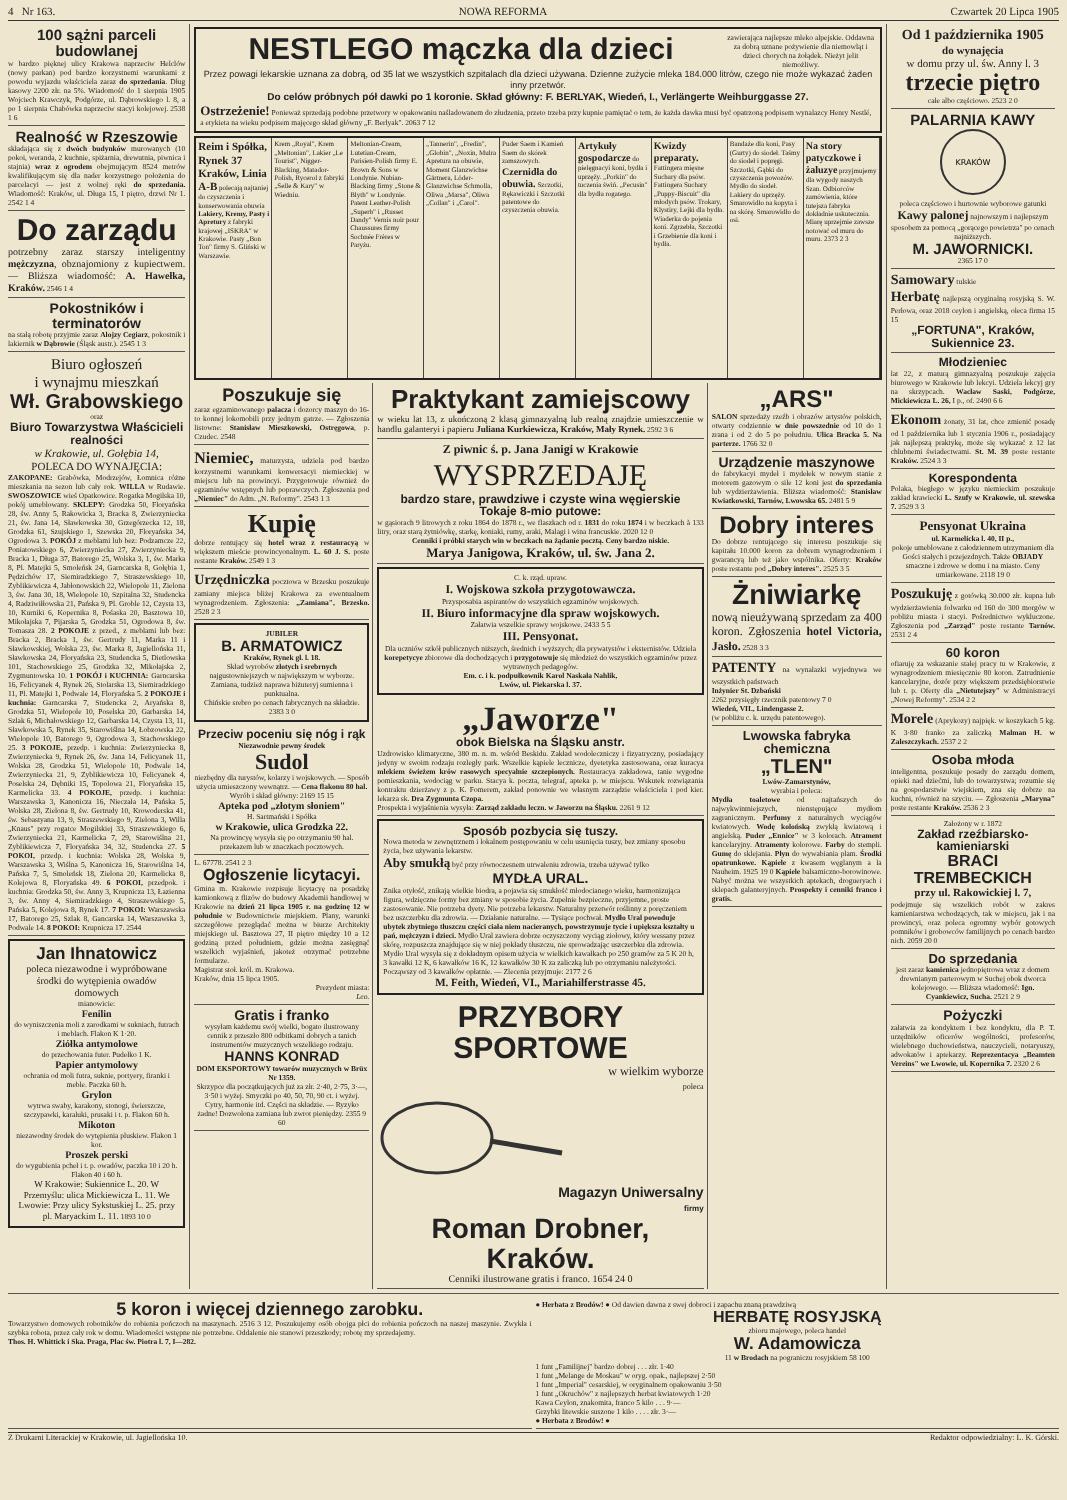4 Nr 163. NOWA REFORMA Czwartek 20 Lipca 1905
100 sążni parceli budowlanej
w bardzo pięknej ulicy Krakowa naprzeciw Helclów (nowy parkan) pod bardzo korzystnemi warunkami z powodu wyjazdu właściciela zaraz do sprzedania. Dług kasowy 2200 złr. na 5%. Wiadomość do 1 sierpnia 1905 Wojciech Krawczyk, Podgórze, ul. Dąbrowskiego l. 8, a po 1 sierpnia Chabówka naprzeciw stacyi kolejowej. 2538 1 6
Realność w Rzeszowie
składająca się z dwóch budynków murowanych (10 pokoi, weranda, 2 kuchnie, spiżarnia, drewutnia, piwnica i stajnia) wraz z ogrodem obejmującym 8524 metrów kwalifikującym się dla nader korzystnego położenia do parcelacyi — jest z wolnej ręki do sprzedania. Wiadomość: Kraków, ul. Długa 15, I piętro, drzwi Nr 1. 2542 1 4
Do zarządu
potrzebny zaraz starszy inteligentny mężczyzna, obznajomiony z kupiectwem. — Bliższa wiadomość: A. Hawełka, Kraków. 2546 1 4
Pokostników i terminatorów
na stałą robotę przyjmie zaraz Alojzy Cegiarz, pokostnik i lakiernik w Dąbrowie (Śląsk austr.). 2545 1 3
Biuro ogłoszeń
i wynajmu mieszkań
Wł. Grabowskiego
oraz
Biuro Towarzystwa Właścicieli realności
w Krakowie, ul. Gołębia 14,
POLECA DO WYNAJĘCIA:
ZAKOPANE: Grabówka, Modrzejów, Łomnica różne mieszkania na sezon lub cały rok. WILLA w Rudawie. SWOSZOWICE wieś Opatkowice. Rogatka Mogilska 10, pokój umeblowany. SKLEPY: Grodzka 50, Floryańska 28, św. Anny 5, Rakowicka 3, Bracka 8, Zwierzyniecka 21, św. Jana 14, Sławkowska 30, Grzegórzecka 12, 18, Grodzka 61, Szujskiego 1, Szewska 20, Floryańska 34, Ogrodowa 3. POKÓJ z meblami lub bez: Podzamcze 22, Poniatowskiego 6, Zwierzyniecka 27, Zwierzyniecka 9, Bracka 1, Długa 37, Batorego 25, Wolska 3, 1, św. Marka 8, Pl. Matejki 5, Smoleńsk 24, Garncarska 8, Gołębia 1, Pędzichów 17, Siemiradzkiego 7, Straszewskiego 10, Zyblikiewicza 4, Jabłonowskich 22, Wielopole 11, Zielona 3, św. Jana 30, 18, Wielopole 10, Szpitalna 32, Studencka 4, Radziwiłłowska 21, Pańska 9, Pl. Groble 12, Czysta 13, 10, Kurniki 6, Kopernika 8, Pośaska 20, Basztowa 10, Mikołajska 7, Pijarska 5, Grodzka 51, Ogrodowa 8, św. Tomasza 28. 2 POKOJE z przed., z meblami lub bez: Bracka 2, Bracka 1, św. Gertrudy 11, Marka 11 i Sławkowskiej, Wolska 23, św. Marka 8, Jagiellońska 11, Sławkowska 24, Floryańska 23, Studencka 5, Dietlowska 101, Stachowskiego 25, Grodzka 32, Mikołajska 2, Zygmuntowska 10. 1 POKÓJ i KUCHNIA: Garncarska 16, Felicyanek 4, Rynek 26, Stolarska 13, Siemiradzkiego 11, Pl. Matejki 1, Podwale 14, Floryańska 5. 2 POKOJE i kuchnia: Garncarska 7, Studencka 2, Aryańska 8, Grodzka 51, Wielopole 10, Poselska 20, Garbarska 14, Szlak 6, Michałowskiego 12, Garbarska 14, Czysta 13, 11, Sławkowska 5, Rynek 35, Starowiślna 14, Łobzowska 22, Wielopole 10, Batorego 9, Ogrodowa 3, Stachowskiego 25. 3 POKOJE, przedp. i kuchnia: Zwierzyniecka 8, Zwierzyniecka 9, Rynek 26, św. Jana 14, Felicyanek 11, Wolska 28, Grodzka 51, Wielopole 10, Podwale 14, Zwierzyniecka 21, 9, Zyblikiewicza 10, Felicyanek 4, Poselska 24, Dębniki 15, Topolowa 21, Floryańska 15, Karmelicka 33. 4 POKOJE, przedp. i kuchnia: Warszawska 3, Kanonicza 16, Nieczała 14, Pańska 5, Wolska 28, Zielona 8, św. Gertrudy 10, Krowoderska 41, św. Sebastyana 13, 9, Straszewskiego 9, Zielona 3, Willa „Knaus" przy rogatce Mogilskiej 33, Straszewskiego 6, Zwierzyniecka 21, Karmelicka 7, 29, Starowiślna 21, Zyblikiewicza 7, Floryańska 34, 32, Studencka 27. 5 POKOI, przedp. i kuchnia: Wolska 28, Wolska 9, Warszawska 3, Wiślna 5, Kanonicza 16, Starowiślna 14, Pańska 7, 5, Smoleńsk 18, Zielona 20, Karmelicka 8, Kolejowa 8, Floryańska 49. 6 POKOI, przedpok. i kuchnia: Grodzka 50, św. Anny 3, Krupnicza 13, Łazienna 3, św. Anny 4, Siemiradzkiego 4, Straszewskiego 5, Pańska 5, Kolejowa 8, Rynek 17. 7 POKOI: Warszawska 17, Batorego 25, Szlak 8, Gancarska 14, Warszawska 3, Podwale 14. 8 POKOI: Krupnicza 17. 2544
Jan Ihnatowicz
poleca niezawodne i wypróbowane środki do wytępienia owadów domowych
mianowicie:
Fenilin
do wyniszczenia moli z zarodkami w sukniach, futrach i meblach. Flakon K 1·20.
Ziółka antymolowe
do przechowania futer. Pudełko 1 K.
Papier antymolowy
ochrania od moli futra, suknie, portyery, firanki i meble. Paczka 60 h.
Grylon
wytrwa swaby, karakony, stonogi, świerszcze, szczypawki, karaluki, prusaki i t. p. Flakon 60 h.
Mikoton
niezawodny środek do wytępienia pluskiew. Flakon 1 kor.
Proszek perski
do wygubienia pcheł i t. p. owadów, paczka 10 i 20 h. Flakon 40 i 60 h.
W Krakowie: Sukiennice L. 20. W Przemyślu: ulica Mickiewicza L. 11. We Lwowie: Przy ulicy Sykstuskiej L. 25. przy pl. Maryackim L. 11. 1893 10 0
NESTLEGO mączka dla dzieci
zawierająca najlepsze mleko alpejskie. Oddawna za dobrą uznane pożywienie dla niemowląt i dzieci chorych na żołądek. Nieżyt jelit niemożliwy.
Przez powagi lekarskie uznana za dobrą, od 35 lat we wszystkich szpitalach dla dzieci używana. Dzienne zużycie mleka 184.000 litrów, czego nie może wykazać żaden inny przetwór.
Do celów próbnych pół dawki po 1 koronie. Skład główny: F. BERLYAK, Wiedeń, I., Verlängerte Weihburggasse 27.
Ostrzeżenie! Ponieważ sprzedają podobne przetwory w opakowaniu naśladowanem do złudzenia, przeto trzeba przy kupnie pamiętać o tem, że każda dawka musi być opatrzoną podpisem wynalazcy Henry Nestlé, a etykieta na wieku podpisem majęcego skład główny „F. Berlyak". 2063 7 12
Reim i Spółka, Rynek 37 Kraków, Linia A-B polecają najtaniej do czyszczenia i konserwowania obuwia Lakiery, Kremy, Pasty i Apretury z fabryki krajowej „ISKRA" w Krakowie. Pasty „Bon Ton" firmy S. Gliński w Warszawie.
Krem „Royal", Krem „Meltonian", Lakier „Le Tourist", Nigger-Blacking, Matador-Polish, Rycerol z fabryki „Selle & Kary" w Wiedniu.
Meltonian-Cream, Lutetian-Cream, Parisien-Polish firmy E. Brown & Sons w Londynie. Nubian-Blacking firmy „Stone & Blyth" w Londynie. Patent Leather-Polish „Superb" i „Russet Dandy" Vernis noir pour Chaussures firmy Sochnée Frères w Paryżu.
„Tannerin", „Fredin", „Globin", „Noxin, Mulra Apretura na obuwie, Moment Glanzwichse Gärtnera, Löder-Glanzwichse Schmolla, Oliwa „Marsa", Oliwa „Collan" i „Carol".
Puder Saem i Kamień Saem do skórek zamszowych. Czernidła do obuwia. Szczotki, Rękawiczki i Szczotki patentowe do czyszczenia obuwia.
Artykuły gospodarcze do pielęgnacyi koni, bydła i uprzęży. „Porkin" do tuczenia świń. „Pecusin" dla bydła rogatego.
Kwizdy preparaty. Fattingera mięsne Suchary dla psów. Fattingera Suchary „Puppy-Biscuit" dla młodych psów. Trokary, Klystiry, Lejki dla bydła. Wiaderka do pojenia koni. Zgrzebła, Szczotki i Grzebienie dla koni i bydła.
Bandaże dla koni, Pasy (Gurty) do siodeł. Taśmy do siodeł i popręgi. Szczotki, Gąbki do czyszczenia powozów. Mydło do siodeł. Lakiery do uprzęży. Smarowidło na kopyta i na skórę. Smarowidło do osi.
Na story patyczkowe i żaluzye przyjmujemy dla wygody naszych Szan. Odbiorców zamówienia, które tutejsza fabryka dokładnie uskutecznia. Miarę uprzejmie zawsze notować od muru do muru. 2373 2 3
Poszukuje się
zaraz egzaminowanego palacza i dozorcy maszyn do 16-to konnej lokomobili przy jednym gatrze. — Zgłoszenia listowne: Stanisław Mieszkowski, Ostręgowa, p. Czudec. 2548
Niemiec, maturzysta, udziela pod bardzo korzystnemi warunkami konwersacyi niemieckiej w miejscu lub na prowincyi. Przygotowuje również do egzaminów wstępnych lub poprawczych. Zgłoszenia pod „Niemiec" do Adm. „N. Reformy". 2543 1 3
Kupię
dobrze rentujący się hotel wraz z restauracyą w większem mieście prowincyonalnym. L. 60 J. S. poste restante Kraków. 2549 1 3
Urzędniczka pocztowa w Brzesku poszukuje zamiany miejsca bliżej Krakowa za ewentualnem wynagrodzeniem. Zgłoszenia: „Zamiana", Brzesko. 2528 2 3
JUBILER
B. ARMATOWICZ
Kraków, Rynek gł. l. 18.
Skład wyrobów złotych i srebrnych najgustowniejszych w największym w wyborze.
Zamiana, tudzież naprawa biżuteryj sumienna i punktualna.
Chińskie srebro po cenach fabrycznych na składzie. 2383 3 0
Przeciw poceniu się nóg i rąk
Niezawodnie pewny środek
Sudol
niezbędny dla turystów, kolarzy i wojskowych. — Sposób użycia umieszczony wewnątrz. — Cena flakonu 80 hal. Wyrób i skład główny: 2169 15 15
Apteka pod „złotym słoniem"
H. Sartmański i Spółka
w Krakowie, ulica Grodzka 22.
Na prowincyę wysyła się po otrzymaniu 90 hal. przekazem lub w znaczkach pocztowych.
L. 67778. 2541 2 3
Ogłoszenie licytacyi.
Gmina m. Krakowie rozpisuje licytacyę na posadzkę kamionkową z flizów do budowy Akademii handlowej w Krakowie na dzień 21 lipca 1905 r. na godzinę 12 w południe w Budownictwie miejskiem. Plany, warunki szczegółowe przeglądać można w biurze Architekty miejskiego ul. Basztowa 27, II piętro między 10 a 12 godziną przed południem, gdzie można zasięgnąć wszelkich wyjaśnień, jakoteż otrzymać potrzebne formularze.
Magistrat stoł. król. m. Krakowa.
Kraków, dnia 15 lipca 1905.
Prezydent miasta:
Leo.
Gratis i franko
wysyłam każdemu swój wielki, bogato ilustrowany cennik z przeszło 800 odbitkami dobrych a tanich instrumentów muzycznych wszelkiego rodzaju.
HANNS KONRAD
DOM EKSPORTOWY towarów muzycznych w Brüx Nr 1359.
Skrzypce dla początkujących już za złr. 2·40, 2·75, 3·—, 3·50 i wyżej. Smyczki po 40, 50, 70, 90 ct. i wyżej. Cytry, harmonie itd. Części na składzie. — Ryzyko żadne! Dozwolona zamiana lub zwrot pieniędzy. 2355 9 60
Praktykant zamiejscowy
w wieku lat 13, z ukończoną 2 klasą gimnazyalną lub realną znajdzie umieszczenie w handlu galanteryi i papieru Juliana Kurkiewicza, Kraków, Mały Rynek. 2592 3 6
Z piwnic ś. p. Jana Janigi w Krakowie
WYSPRZEDAJĘ
bardzo stare, prawdziwe i czyste wina węgierskie
Tokaje 8-mio putowe:
w gąsiorach 9 litrowych z roku 1864 do 1878 r., we flaszkach od r. 1831 do roku 1874 i w beczkach à 133 litry, oraz starą żytniówkę, starkę, koniaki, rumy, araki, Malagi i wina francuskie. 2020 12 0
Cenniki i próbki starych win w beczkach na żądanie pocztą. Ceny bardzo niskie.
Marya Janigowa, Kraków, ul. św. Jana 2.
C. k. rząd. upraw.
I. Wojskowa szkoła przygotowawcza.
Przysposabia aspirantów do wszystkich egzaminów wojskowych.
II. Biuro informacyjne dla spraw wojskowych.
Załatwia wszelkie sprawy wojskowe. 2433 5 5
III. Pensyonat.
Dla uczniów szkół publicznych niższych, średnich i wyższych; dla prywatystów i eksternistów. Udziela korepetycye zbiorowe dla dochodzących i przygotowuje się młodzież do wszystkich egzaminów przez wytrawnych pedagogów.
Em. c. i k. podpułkownik Karol Naskała Nahlik,
Lwów, ul. Piekarska l. 37.
„Jaworze"
obok Bielska na Śląsku anstr.
Uzdrowisko klimatyczne, 380 m. n. m. wśród Beskidu. Zakład wodoleczniczy i fizyatryczny, posiadający jedyny w swoim rodzaju rozległy park. Wszelkie kąpiele lecznicze, dyetetyka zastosowana, oraz kuracya mlekiem świeżem krów rasowych specyalnie szczepionych. Restauracya zakładowa, tanie wygodne pomieszkania, wodociąg w parku. Stacya k. poczta, telegraf, apteka p. w miejscu. Wskutek rozwiązania kontraktu dzierżawy z p. K. Fomerem, zakład ponownie we własnym zarządzie właściciela i pod kier. lekarza sk. Dra Zygmunta Czopa.
Prospekta i wyjaśnienia wysyła: Zarząd zakładu leczn. w Jaworzu na Śląsku. 2261 9 12
Sposób pozbycia się tuszy.
Nowa metoda w zewnętrznem i lokalnem postępowaniu w celu usunięcia tuszy, bez zmiany sposobu życia, bez używania lekarstw.
Aby smukłą być przy równoczesnem utrwaleniu zdrowia, trzeba używać tylko
MYDŁA URAL.
Znika otyłość, znikają wielkie biodra, a pojawia się smukłość młodocianego wieku, harmonizująca figura, wdzięczne formy bez zmiany w sposobie życia. Zupełnie bezpieczne, przyjemne, proste zastosowanie. Nie potrzeba dyety. Nie potrzeba lekarstw. Naturalny przetwór roślinny z poręczeniem bez uszczerbku dla zdrowia. — Działanie naturalne. — Tysiące pochwał. Mydło Ural powoduje ubytek zbytniego tłuszczu części ciała niem nacieranych, powstrzymuje tycie i upiększa kształty u pań, mężczyzn i dzieci. Mydło Ural zawiera dobrze oczyszczony wyciąg ziołowy, który wessany przez skórę, rozpuszcza znajdujące się w niej pokłady tłuszczu, nie sprowadzając uszczerbku dla zdrowia. Mydło Ural wysyła się z dokładnym opisem użycia w wielkich kawałkach po 250 gramów za 5 K 20 h, 3 kawałki 12 K, 6 kawałków 16 K, 12 kawałków 30 K za zaliczką lub po otrzymaniu należytości. Począwszy od 3 kawałków opłatnie. — Zlecenia przyjmuje: 2177 2 6
M. Feith, Wiedeń, VI., Mariahilferstrasse 45.
PRZYBORY SPORTOWE
w wielkim wyborze
poleca
Magazyn Uniwersalny
firmy
Roman Drobner, Kraków.
Cenniki ilustrowane gratis i franco. 1654 24 0
„ARS"
SALON sprzedaży rzeźb i obrazów artystów polskich, otwarty codziennie w dnie powszednie od 10 do 1 zrana i od 2 do 5 po południu. Ulica Bracka 5. Na parterze. 1766 32 0
Urządzenie maszynowe
do fabrykacyi mydeł i mydełek w nowym stanie z motorem gazowym o sile 12 koni jest do sprzedania lub wydzierżawienia. Bliższa wiadomość: Stanisław Kwiatkowski, Tarnów, Lwowska 65. 2481 5 9
Dobry interes
Do dobrze rentującego się interesu poszukuje się kapitału 10.000 koron za dobrem wynagrodzeniem i gwarancyą lub też jako wspólnika. Oferty: Kraków poste restante pod „Dobry interes". 2525 3 5
Żniwiarkę
nową nieużywaną sprzedam za 400 koron. Zgłoszenia hotel Victoria, Jasło. 2528 3 3
PATENTY na wynalazki wyjednywa we wszystkich państwach
Inżynier St. Dzbański
2262 przysięgły rzecznik patentowy 7 0
Wiedeń, VII., Lindengasse 2.
(w pobliżu c. k. urzędu patentowego).
Lwowska fabryka chemiczna
„TLEN"
Lwów-Zamarstynów,
wyrabia i poleca:
Mydła toaletowe od najtańszych do najwykwintniejszych, nienstępujące mydłom zagranicznym. Perfumy z naturalnych wyciągów kwiatowych. Wodę kolońską zwykłą kwiatową i angielską. Puder „Ennice" w 3 kolorach. Atrament kancelaryjny. Atramenty kolorowe. Farby do stempli. Gumę do sklejania. Płyn do wywabiania plam. Środki opatrunkowe. Kąpiele z kwasem węglanym a la Nauheim. 1925 19 0 Kąpiele balsamiczno-borowinowe. Nabyć można we wszystkich aptekach, drogueryach i sklepach galanteryjnych. Prospekty i cenniki franco i gratis.
Od 1 października 1905
do wynajęcia
w domu przy ul. św. Anny l. 3
trzecie piętro
całe albo częściowo. 2523 2 0
PALARNIA KAWY
KRAKÓW
poleca częściowo i hurtownie wyborowe gatunki Kawy palonej najnowszym i najlepszym sposobem za pomocą „gorącego powietrza" po cenach najniższych.
M. JAWORNICKI.
2365 17 0
Samowary tulskie
Herbatę najlepszą oryginalną rosyjską S. W. Perłowa, oraz 2018 ceylon i angielską, oleca firma 15 15
„FORTUNA", Kraków, Sukiennice 23.
Młodzieniec
lat 22, z maturą gimnazyalną poszukuje zajęcia biurowego w Krakowie lub lekcyi. Udziela lekcyj gry na skrzypcach. Wacław Saski, Podgórze, Mickiewicza L. 26, I p., of. 2490 6 6
Ekonom żonaty, 31 lat, chce zmienić posadę od 1 października lub 1 stycznia 1906 r., posiadający jak najlepszą praktykę, może się wykazać z 12 lat chlubnemi świadectwami. St. M. 39 poste restante Kraków. 2524 3 3
Korespondenta
Polaka, biegłego w języku niemieckim poszukuje zakład krawiecki L. Szufy w Krakowie, ul. szewska 7. 2529 3 3
Pensyonat Ukraina
ul. Karmelicka l. 40, II p.,
pokoje umeblowane z całodziennem utrzymaniem dla Gości stałych i przejezdnych. Także OBJADY smaczne i zdrowe w domu i na miasto. Ceny umiarkowane. 2118 19 0
Poszukuję z gotówką 30.000 złr. kupna lub wydzierżawienia folwarku od 160 do 300 morgów w pobliżu miasta i stacyi. Pośrednictwo wykluczone. Zgłoszenia pod „Zarząd" poste restante Tarnów. 2531 2 4
60 koron
ofiaruję za wskazanie stałej pracy tu w Krakowie, z wynagrodzeniem miesięcznie 80 koron. Zatrudnienie kancelaryjne, dozór przy większem przedsiębiorstwie lub t. p. Oferty dla „Nietutejszy" w Administracyi „Nowej Reformy". 2534 2 2
Morele (Aprykozy) najpięk. w koszykach 5 kg. K 3·80 franko za zaliczką Malman H. w Zaleszczykach. 2537 2 2
Osoba młoda
inteligentna, poszukuje posady do zarządu domem, opieki nad dziećmi, lub do towarzystwa; rozumie się na gospodarstwie wiejskiem, zna się dobrze na kuchni, również na szyciu. — Zgłoszenia „Maryna" poste restante Kraków. 2536 2 3
Założony w r. 1872
Zakład rzeźbiarsko-kamieniarski
BRACI TREMBECKICH
przy ul. Rakowickiej l. 7,
podejmuje się wszelkich robót w zakres kamieniarstwa wchodzących, tak w miejscu, jak i na prowincyi, oraz poleca ogromny wybór gotowych pomników i grobowców familijnych po cenach bardzo nich. 2059 20 0
Do sprzedania
jest zaraz kamienica jednopiętrowa wraz z domem drewnianym parterowym w Suchej obok dworca kolejowego. — Bliższa wiadomość: Ign. Cyankiewicz, Sucha. 2521 2 9
Pożyczki
załatwia za kondyktem i bez kondyktu, dla P. T. urzędników oficerów wogólności, profesorów, wielebnego duchowieństwa, nauczycieli, notaryuszy, adwokatów i aptekarzy. Reprezentacya „Beamten Vereins" we Lwowie, ul. Kopernika 7. 2320 2 6
5 koron i więcej dziennego zarobku.
Towarzystwo domowych robotników do robienia pończoch na maszynach. 2516 3 12. Poszukujemy osób obojga płci do robienia pończoch na naszej maszynie. Zwykła i szybka robota, przez cały rok w domu. Wiadomości wstępne nie potrzebne. Oddalenie nie stanowi przeszkody; robotę my sprzedajemy.
Thos. H. Whittick i Ska. Praga, Plac św. Piotra l. 7, I—282.
● Herbata z Brodów! ● Od dawien dawna z swej dobroci i zapachu znaną prawdziwą
HERBATĘ ROSYJSKĄ
zbioru majowego, poleca handel
W. Adamowicza
11 w Brodach na pograniczu rosyjskiem 58 100
1 funt „Familijnej" bardzo dobrej . . . złr. 1·40
1 funt „Melange de Moskau" w oryg. opak., najlepszej 2·50
1 funt „Imperial" cesarskiej, w oryginalnem opakowaniu 3·50
1 funt „Okruchów" z najlepszych herbat kwiatowych 1·20
Kawa Ceylon, znakomita, franco 5 kilo . . . 9·—
Grzybki litewskie suszone 1 kilo . . . . złr. 3·—
● Herbata z Brodów! ●
Z Drukarni Literackiej w Krakowie, ul. Jagiellońska 10. Redaktor odpowiedzialny: L. K. Górski.